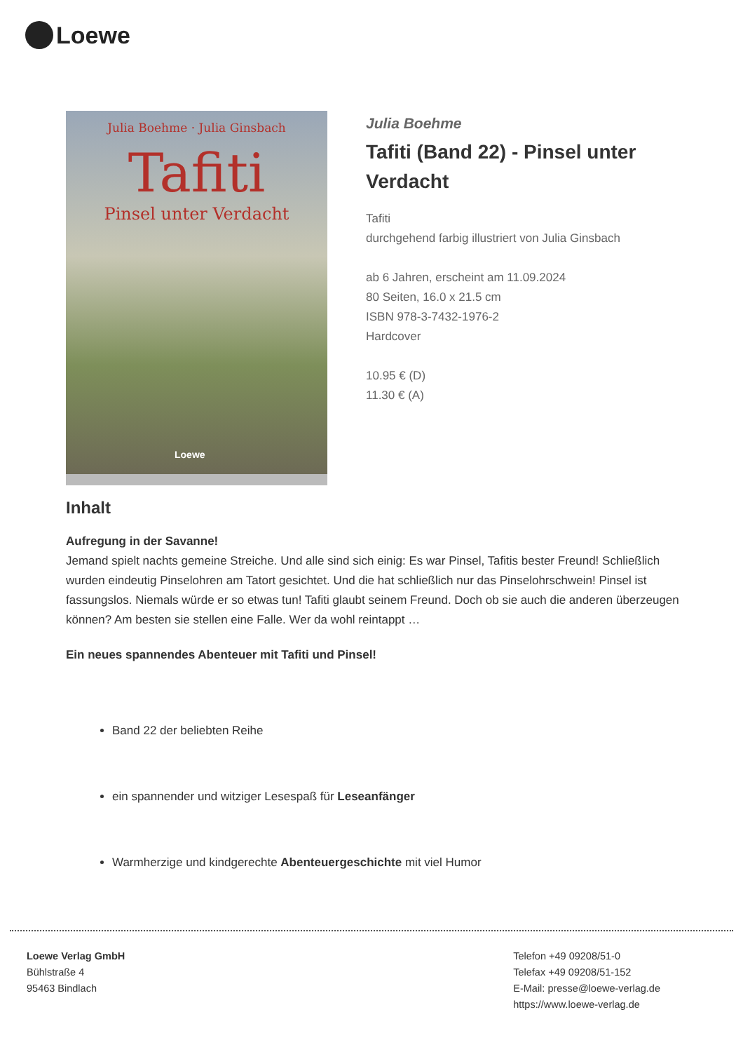Loewe
Julia Boehme · Julia Ginsbach
Tafiti
Pinsel unter Verdacht
Loewe
Julia Boehme
Tafiti (Band 22) - Pinsel unter Verdacht
Tafiti
durchgehend farbig illustriert von Julia Ginsbach
ab 6 Jahren, erscheint am 11.09.2024
80 Seiten, 16.0 x 21.5 cm
ISBN 978-3-7432-1976-2
Hardcover
10.95 € (D)
11.30 € (A)
Inhalt
Aufregung in der Savanne!
Jemand spielt nachts gemeine Streiche. Und alle sind sich einig: Es war Pinsel, Tafitis bester Freund! Schließlich wurden eindeutig Pinselohren am Tatort gesichtet. Und die hat schließlich nur das Pinselohrschwein! Pinsel ist fassungslos. Niemals würde er so etwas tun! Tafiti glaubt seinem Freund. Doch ob sie auch die anderen überzeugen können? Am besten sie stellen eine Falle. Wer da wohl reintappt …
Ein neues spannendes Abenteuer mit Tafiti und Pinsel!
Band 22 der beliebten Reihe
ein spannender und witziger Lesespaß für Leseanfänger
Warmherzige und kindgerechte Abenteuergeschichte mit viel Humor
Loewe Verlag GmbH
Bühlstraße 4
95463 Bindlach
Telefon +49 09208/51-0
Telefax +49 09208/51-152
E-Mail: presse@loewe-verlag.de
https://www.loewe-verlag.de